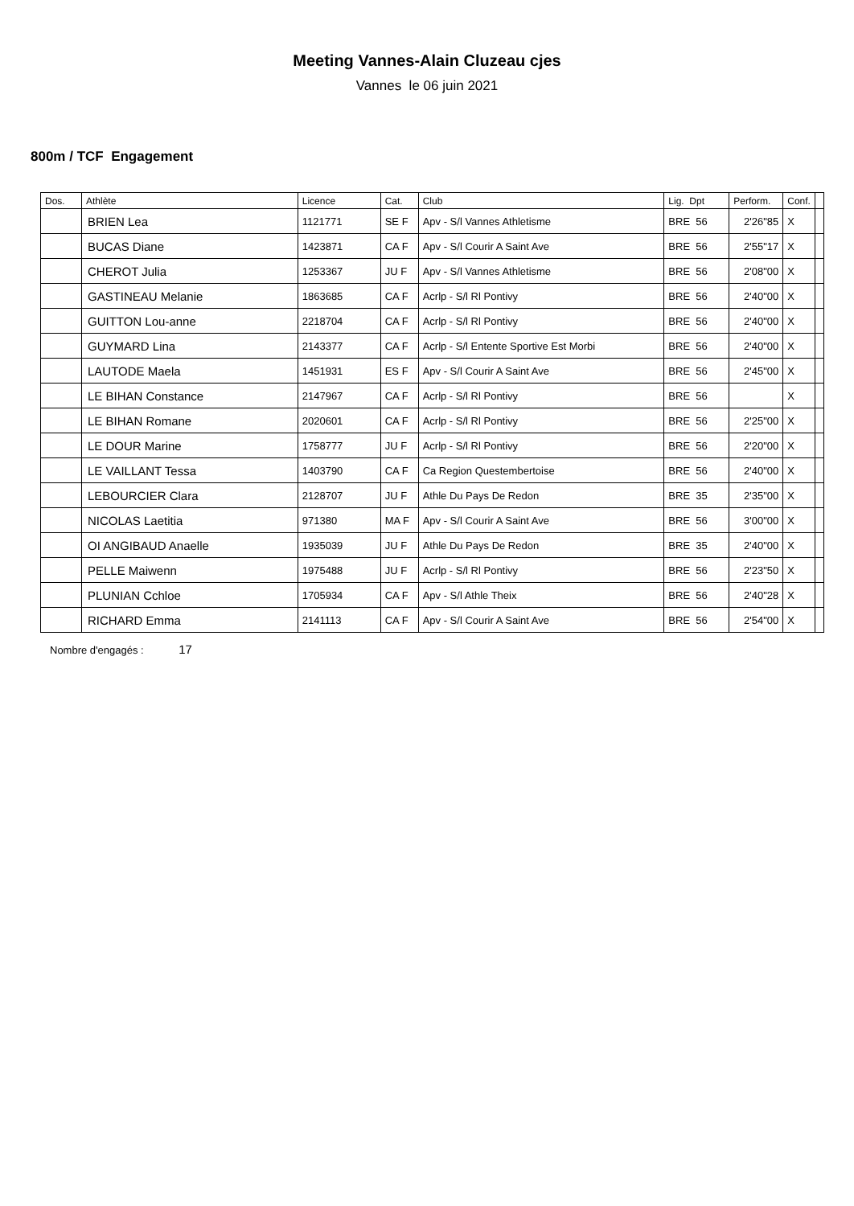Meeting Vannes-Alain Cluzeau cjes
Vannes le 06 juin 2021
800m / TCF Engagement
| Dos. | Athlète | Licence | Cat. | Club | Lig. Dpt | Perform. | Conf. | |
| --- | --- | --- | --- | --- | --- | --- | --- | --- |
| | BRIEN Lea | 1121771 | SE F | Apv - S/l Vannes Athletisme | BRE 56 | 2'26"85 | X | |
| | BUCAS Diane | 1423871 | CA F | Apv - S/l Courir A Saint Ave | BRE 56 | 2'55"17 | X | |
| | CHEROT Julia | 1253367 | JU F | Apv - S/l Vannes Athletisme | BRE 56 | 2'08"00 | X | |
| | GASTINEAU Melanie | 1863685 | CA F | Acrlp - S/l Rl Pontivy | BRE 56 | 2'40"00 | X | |
| | GUITTON Lou-anne | 2218704 | CA F | Acrlp - S/l Rl Pontivy | BRE 56 | 2'40"00 | X | |
| | GUYMARD Lina | 2143377 | CA F | Acrlp - S/l Entente Sportive Est Morbi | BRE 56 | 2'40"00 | X | |
| | LAUTODE Maela | 1451931 | ES F | Apv - S/l Courir A Saint Ave | BRE 56 | 2'45"00 | X | |
| | LE BIHAN Constance | 2147967 | CA F | Acrlp - S/l Rl Pontivy | BRE 56 | | X | |
| | LE BIHAN Romane | 2020601 | CA F | Acrlp - S/l Rl Pontivy | BRE 56 | 2'25"00 | X | |
| | LE DOUR Marine | 1758777 | JU F | Acrlp - S/l Rl Pontivy | BRE 56 | 2'20"00 | X | |
| | LE VAILLANT Tessa | 1403790 | CA F | Ca Region Questembertoise | BRE 56 | 2'40"00 | X | |
| | LEBOURCIER Clara | 2128707 | JU F | Athle Du Pays De Redon | BRE 35 | 2'35"00 | X | |
| | NICOLAS Laetitia | 971380 | MA F | Apv - S/l Courir A Saint Ave | BRE 56 | 3'00"00 | X | |
| | OI ANGIBAUD Anaelle | 1935039 | JU F | Athle Du Pays De Redon | BRE 35 | 2'40"00 | X | |
| | PELLE Maiwenn | 1975488 | JU F | Acrlp - S/l Rl Pontivy | BRE 56 | 2'23"50 | X | |
| | PLUNIAN Cchloe | 1705934 | CA F | Apv - S/l Athle Theix | BRE 56 | 2'40"28 | X | |
| | RICHARD Emma | 2141113 | CA F | Apv - S/l Courir A Saint Ave | BRE 56 | 2'54"00 | X | |
Nombre d'engagés : 17